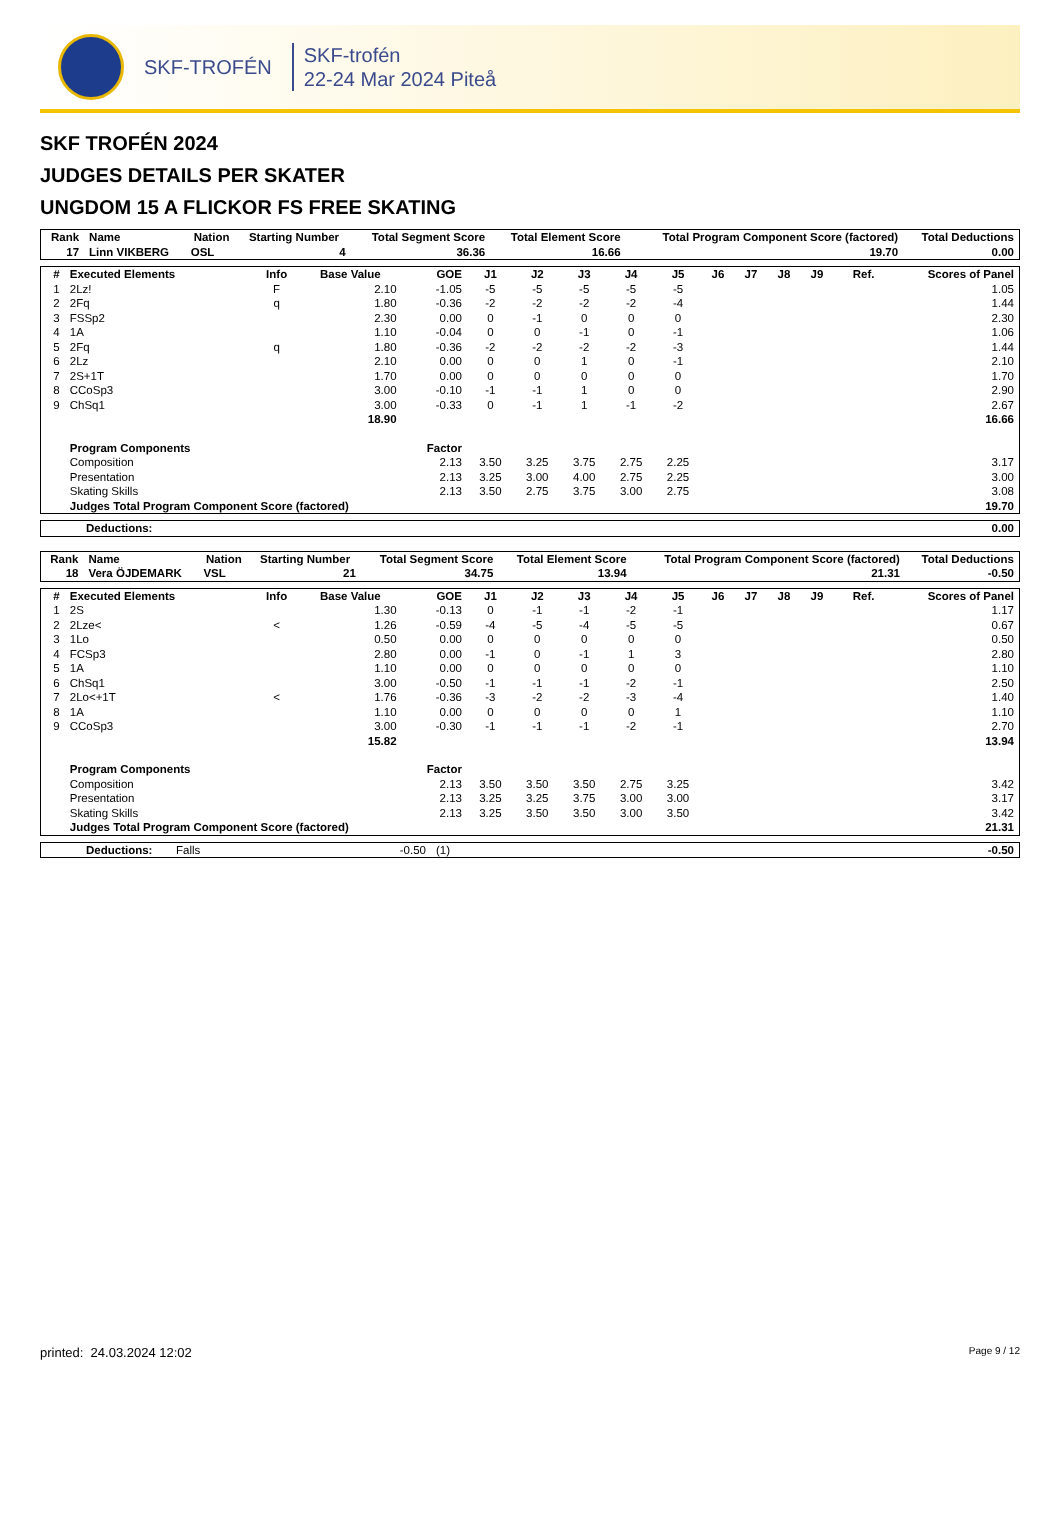SKF-TROFÉN
SKF-trofén
22-24 Mar 2024 Piteå
SKF TROFÉN 2024
JUDGES DETAILS PER SKATER
UNGDOM 15 A FLICKOR FS FREE SKATING
| Rank | Name | Nation | Starting Number | Total Segment Score | Total Element Score | Total Program Component Score (factored) | Total Deductions |
| --- | --- | --- | --- | --- | --- | --- | --- |
| 17 | Linn VIKBERG | OSL | 4 | 36.36 | 16.66 | 19.70 | 0.00 |
| # | Executed Elements | Info | Base Value | GOE | J1 | J2 | J3 | J4 | J5 | J6 | J7 | J8 | J9 | Ref. | Scores of Panel |
| --- | --- | --- | --- | --- | --- | --- | --- | --- | --- | --- | --- | --- | --- | --- | --- |
| 1 | 2Lz! | F | 2.10 | -1.05 | -5 | -5 | -5 | -5 | -5 | | | | | | 1.05 |
| 2 | 2Fq | q | 1.80 | -0.36 | -2 | -2 | -2 | -2 | -4 | | | | | | 1.44 |
| 3 | FSSp2 | | 2.30 | 0.00 | 0 | -1 | 0 | 0 | 0 | | | | | | 2.30 |
| 4 | 1A | | 1.10 | -0.04 | 0 | 0 | -1 | 0 | -1 | | | | | | 1.06 |
| 5 | 2Fq | q | 1.80 | -0.36 | -2 | -2 | -2 | -2 | -3 | | | | | | 1.44 |
| 6 | 2Lz | | 2.10 | 0.00 | 0 | 0 | 1 | 0 | -1 | | | | | | 2.10 |
| 7 | 2S+1T | | 1.70 | 0.00 | 0 | 0 | 0 | 0 | 0 | | | | | | 1.70 |
| 8 | CCoSp3 | | 3.00 | -0.10 | -1 | -1 | 1 | 0 | 0 | | | | | | 2.90 |
| 9 | ChSq1 | | 3.00 | -0.33 | 0 | -1 | 1 | -1 | -2 | | | | | | 2.67 |
| | | | 18.90 | | | | | | | | | | | | 16.66 |
| | Program Components | | | Factor | | | | | | | | | | | |
| | Composition | | | 2.13 | 3.50 | 3.25 | 3.75 | 2.75 | 2.25 | | | | | | 3.17 |
| | Presentation | | | 2.13 | 3.25 | 3.00 | 4.00 | 2.75 | 2.25 | | | | | | 3.00 |
| | Skating Skills | | | 2.13 | 3.50 | 2.75 | 3.75 | 3.00 | 2.75 | | | | | | 3.08 |
| | Judges Total Program Component Score (factored) | | | | | | | | | | | | | | 19.70 |
| Deductions: | 0.00 |
| Rank | Name | Nation | Starting Number | Total Segment Score | Total Element Score | Total Program Component Score (factored) | Total Deductions |
| --- | --- | --- | --- | --- | --- | --- | --- |
| 18 | Vera ÖJDEMARK | VSL | 21 | 34.75 | 13.94 | 21.31 | -0.50 |
| # | Executed Elements | Info | Base Value | GOE | J1 | J2 | J3 | J4 | J5 | J6 | J7 | J8 | J9 | Ref. | Scores of Panel |
| --- | --- | --- | --- | --- | --- | --- | --- | --- | --- | --- | --- | --- | --- | --- | --- |
| 1 | 2S | | 1.30 | -0.13 | 0 | -1 | -1 | -2 | -1 | | | | | | 1.17 |
| 2 | 2Lze< | < | 1.26 | -0.59 | -4 | -5 | -4 | -5 | -5 | | | | | | 0.67 |
| 3 | 1Lo | | 0.50 | 0.00 | 0 | 0 | 0 | 0 | 0 | | | | | | 0.50 |
| 4 | FCSp3 | | 2.80 | 0.00 | -1 | 0 | -1 | 1 | 3 | | | | | | 2.80 |
| 5 | 1A | | 1.10 | 0.00 | 0 | 0 | 0 | 0 | 0 | | | | | | 1.10 |
| 6 | ChSq1 | | 3.00 | -0.50 | -1 | -1 | -1 | -2 | -1 | | | | | | 2.50 |
| 7 | 2Lo<+1T | < | 1.76 | -0.36 | -3 | -2 | -2 | -3 | -4 | | | | | | 1.40 |
| 8 | 1A | | 1.10 | 0.00 | 0 | 0 | 0 | 0 | 1 | | | | | | 1.10 |
| 9 | CCoSp3 | | 3.00 | -0.30 | -1 | -1 | -1 | -2 | -1 | | | | | | 2.70 |
| | | | 15.82 | | | | | | | | | | | | 13.94 |
| | Program Components | | | Factor | | | | | | | | | | | |
| | Composition | | | 2.13 | 3.50 | 3.50 | 3.50 | 2.75 | 3.25 | | | | | | 3.42 |
| | Presentation | | | 2.13 | 3.25 | 3.25 | 3.75 | 3.00 | 3.00 | | | | | | 3.17 |
| | Skating Skills | | | 2.13 | 3.25 | 3.50 | 3.50 | 3.00 | 3.50 | | | | | | 3.42 |
| | Judges Total Program Component Score (factored) | | | | | | | | | | | | | | 21.31 |
| Deductions: | Falls | -0.50 | (1) | -0.50 |
printed: 24.03.2024 12:02 Page 9 / 12